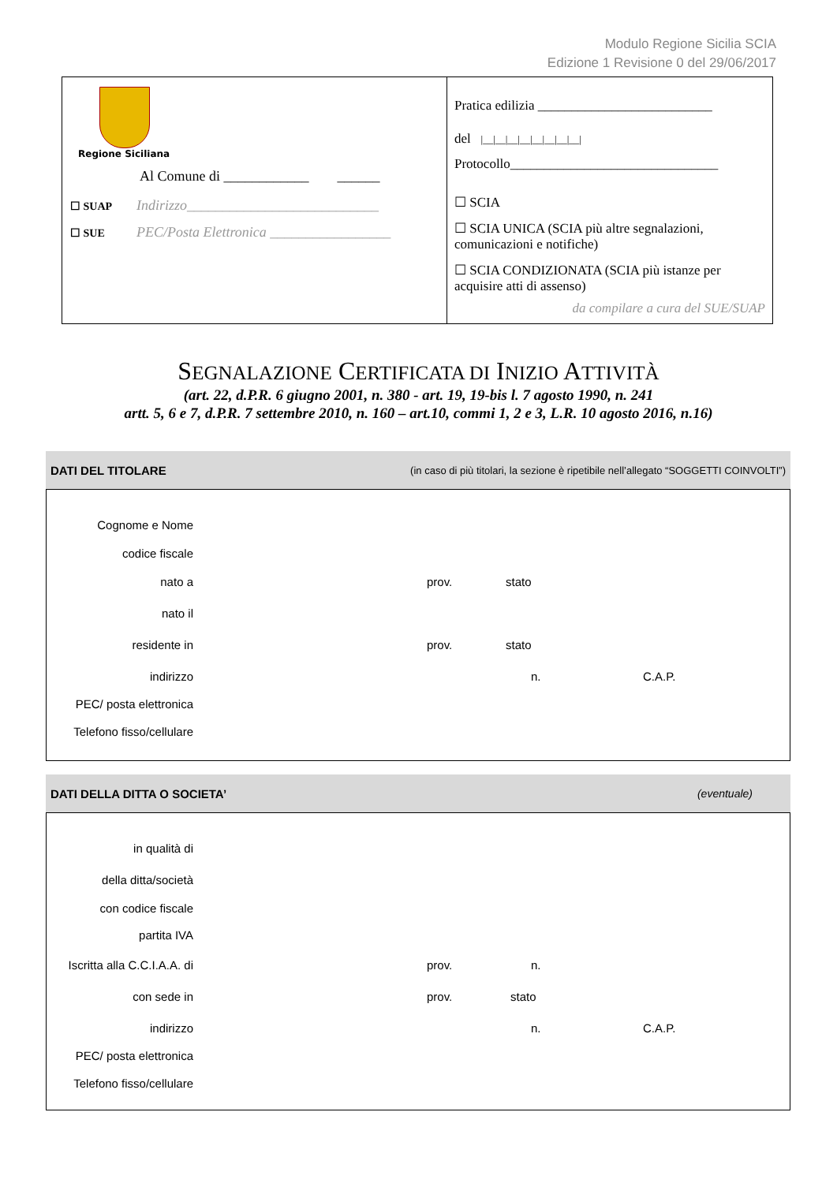Modulo Regione Sicilia SCIA
Edizione 1 Revisione 0 del 29/06/2017
Regione Siciliana
Al Comune di ____________ ______
☐ SUAP
Indirizzo___________________________
☐ SUE
PEC/Posta Elettronica _________________
Pratica edilizia __________________________
del |__|__|__|__|__|__|__|__|
Protocollo_______________________________
☐ SCIA
☐ SCIA UNICA (SCIA più altre segnalazioni, comunicazioni e notifiche)
☐ SCIA CONDIZIONATA (SCIA più istanze per acquisire atti di assenso)
da compilare a cura del SUE/SUAP
SEGNALAZIONE CERTIFICATA DI INIZIO ATTIVITÀ
(art. 22, d.P.R. 6 giugno 2001, n. 380 - art. 19, 19-bis l. 7 agosto 1990, n. 241
artt. 5, 6 e 7, d.P.R. 7 settembre 2010, n. 160 – art.10, commi 1, 2 e 3, L.R. 10 agosto 2016, n.16)
DATI DEL TITOLARE (in caso di più titolari, la sezione è ripetibile nell’allegato “SOGGETTI COINVOLTI”)
Cognome e Nome
codice fiscale
nato a
prov. stato
nato il
residente in
prov. stato
indirizzo
n. C.A.P.
PEC/ posta elettronica
Telefono fisso/cellulare
DATI DELLA DITTA O SOCIETA’ (eventuale)
in qualità di
della ditta/società
con codice fiscale
partita IVA
Iscritta alla C.C.I.A.A. di
prov. n.
con sede in
prov. stato
indirizzo
n. C.A.P.
PEC/ posta elettronica
Telefono fisso/cellulare